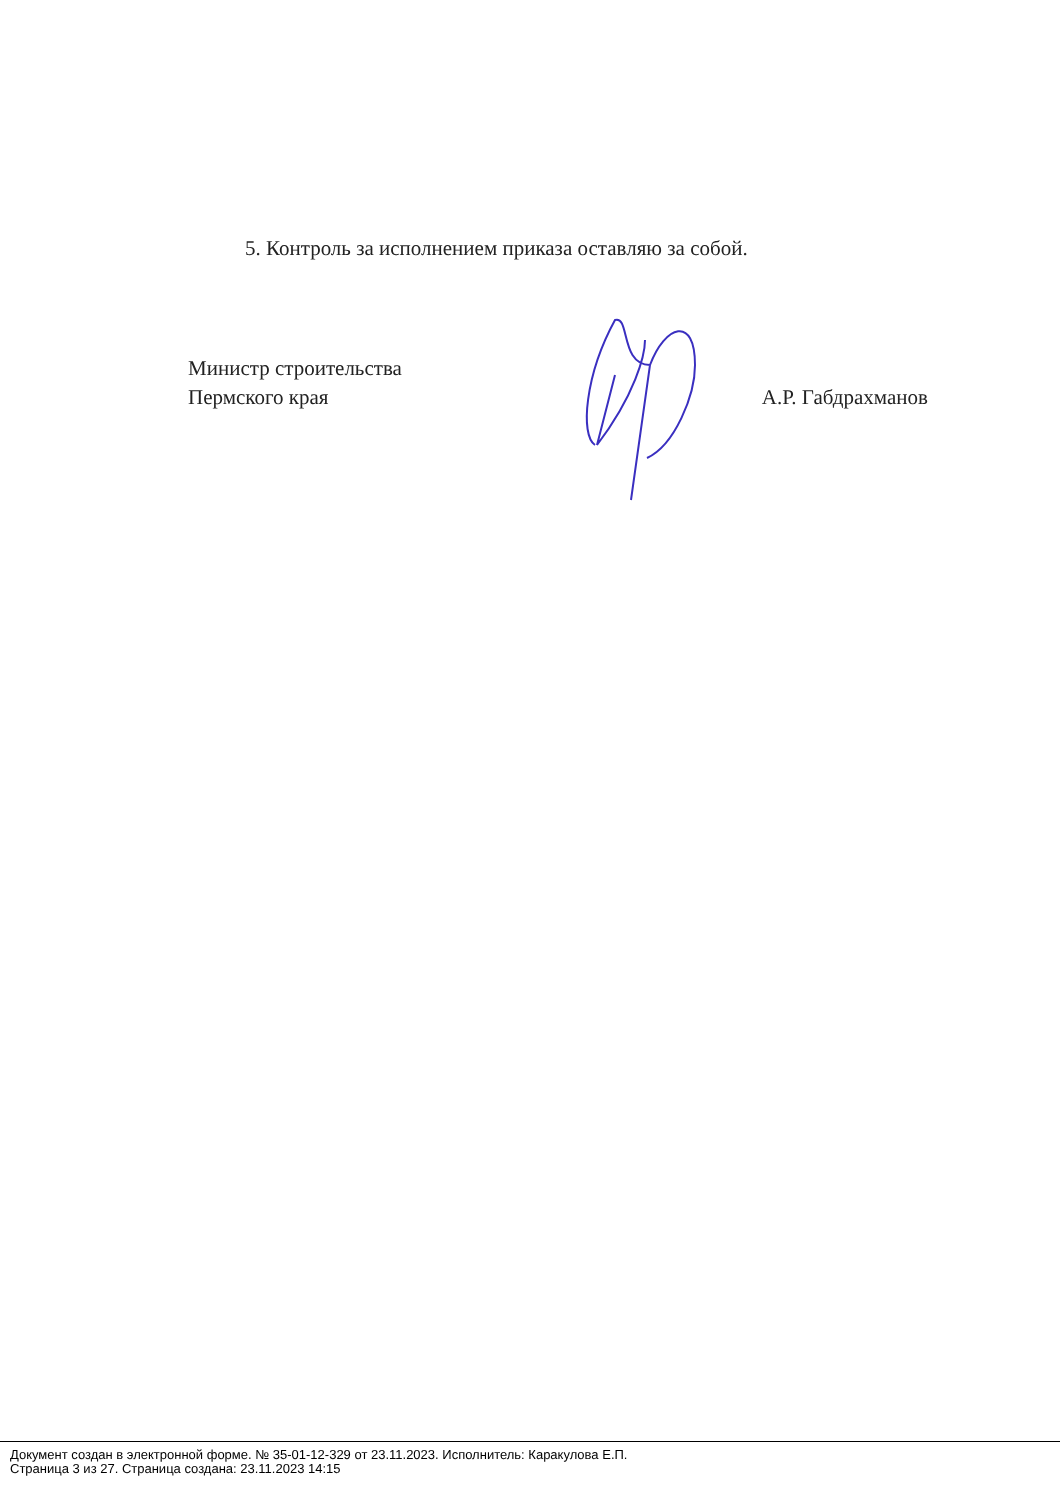5. Контроль за исполнением приказа оставляю за собой.
Министр строительства
Пермского края
А.Р. Габдрахманов
Документ создан в электронной форме. № 35-01-12-329 от 23.11.2023. Исполнитель: Каракулова Е.П.
Страница 3 из 27. Страница создана: 23.11.2023 14:15